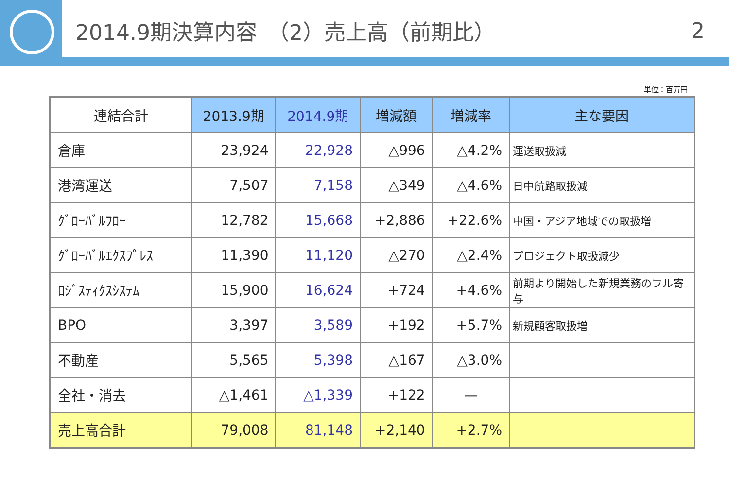2014.9期決算内容　（2）売上高（前期比） 2
単位：百万円
| 連結合計 | 2013.9期 | 2014.9期 | 増減額 | 増減率 | 主な要因 |
| --- | --- | --- | --- | --- | --- |
| 倉庫 | 23,924 | 22,928 | △996 | △4.2% | 運送取扱減 |
| 港湾運送 | 7,507 | 7,158 | △349 | △4.6% | 日中航路取扱減 |
| ｸﾞﾛｰﾊﾞﾙﾌﾛｰ | 12,782 | 15,668 | +2,886 | +22.6% | 中国・アジア地域での取扱増 |
| ｸﾞﾛｰﾊﾞﾙｴｸｽﾌﾟﾚｽ | 11,390 | 11,120 | △270 | △2.4% | プロジェクト取扱減少 |
| ﾛｼﾞｽﾃｨｸｽｼｽﾃﾑ | 15,900 | 16,624 | +724 | +4.6% | 前期より開始した新規業務のフル寄与 |
| BPO | 3,397 | 3,589 | +192 | +5.7% | 新規顧客取扱増 |
| 不動産 | 5,565 | 5,398 | △167 | △3.0% | |
| 全社・消去 | △1,461 | △1,339 | +122 | — | |
| 売上高合計 | 79,008 | 81,148 | +2,140 | +2.7% | |